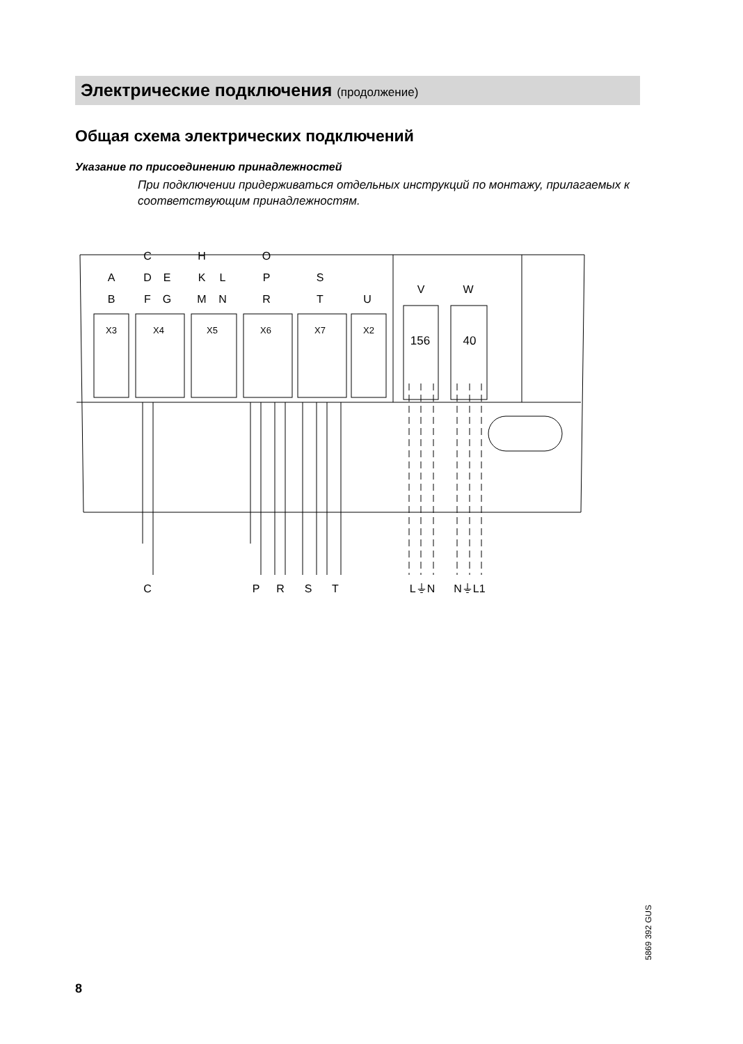Электрические подключения (продолжение)
Общая схема электрических подключений
Указание по присоединению принадлежностей
При подключении придерживаться отдельных инструкций по монтажу, прилагаемых к соответствующим принадлежностям.
X3
X4
X5
X6
X7
X2
156
40
C
H
O
A
D
E
K
L
P
S
B
F
G
M
N
R
T
U
V
W
C
P
R
S
T
L⏚N
N⏚L1
8
5869 392 GUS